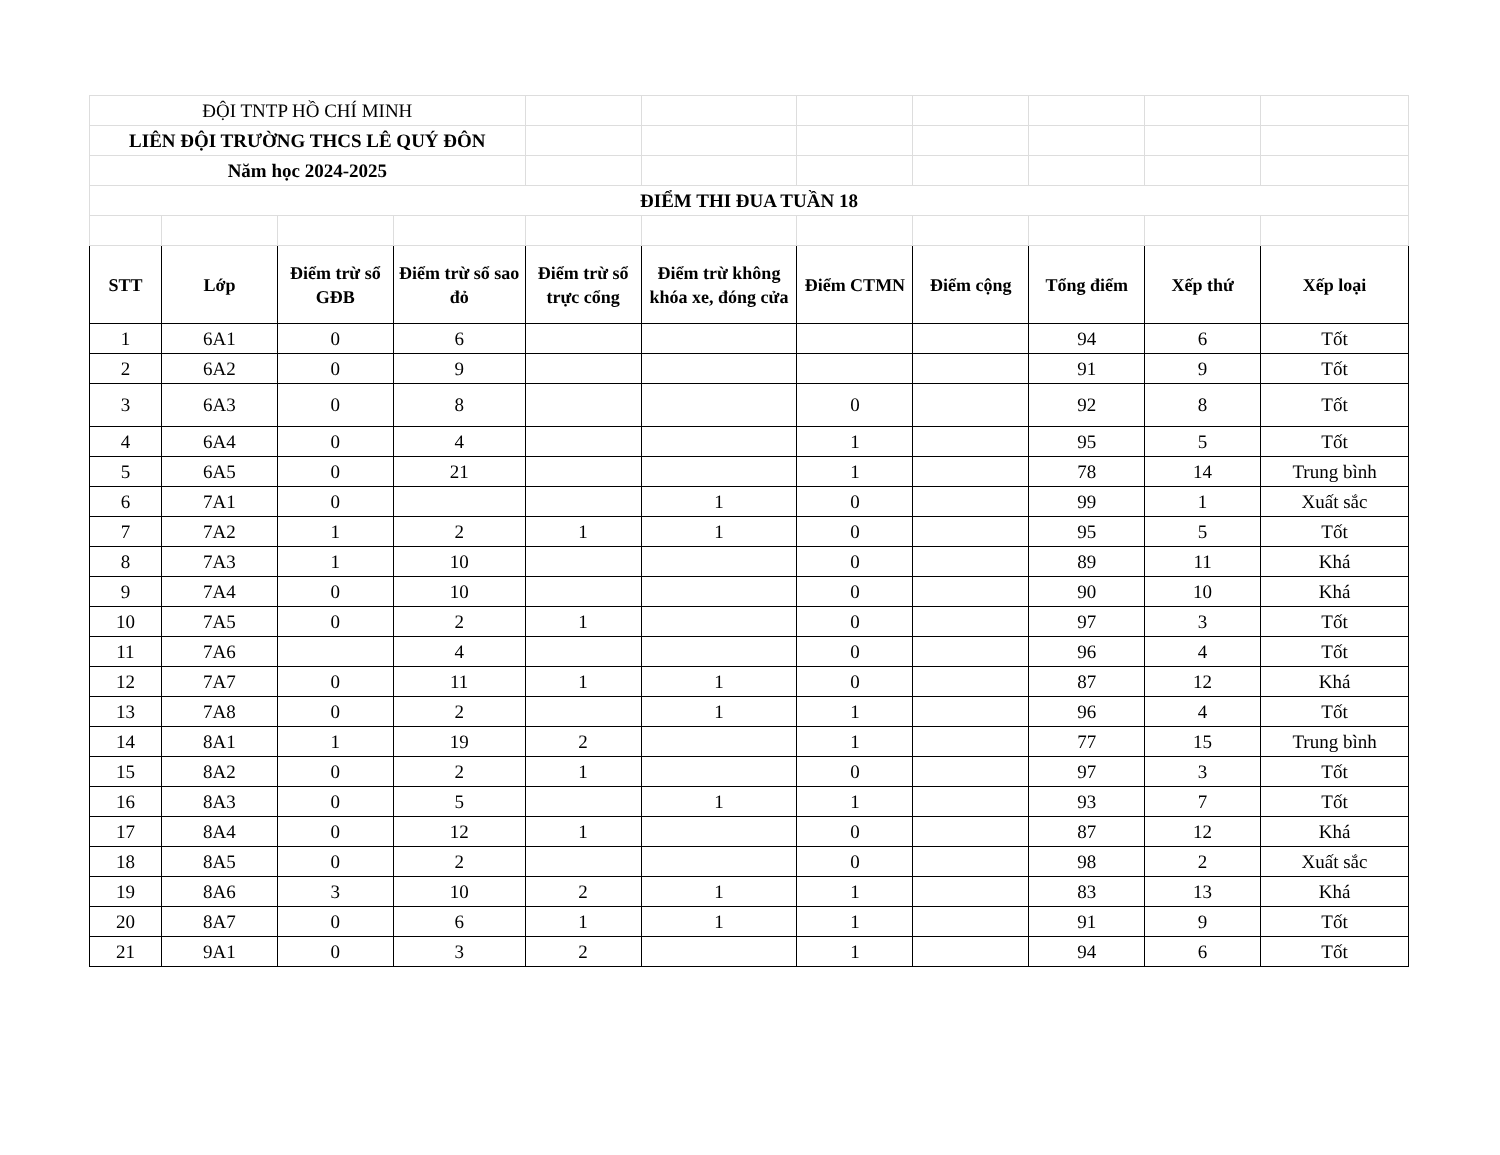| ĐỘI TNTP HỒ CHÍ MINH | | | | | | | | | | |
| LIÊN ĐỘI TRƯỜNG THCS LÊ QUÝ ĐÔN | | | | | | | | | | |
| Năm học 2024-2025 | | | | | | | | | | |
| ĐIỂM THI ĐUA TUẦN 18 | | | | | | | | | | |
| STT | Lớp | Điểm trừ sổ GĐB | Điểm trừ sổ sao đỏ | Điểm trừ sổ trực cổng | Điểm trừ không khóa xe, đóng cửa | Điểm CTMN | Điểm cộng | Tổng điểm | Xếp thứ | Xếp loại |
| 1 | 6A1 | 0 | 6 | | | | | 94 | 6 | Tốt |
| 2 | 6A2 | 0 | 9 | | | | | 91 | 9 | Tốt |
| 3 | 6A3 | 0 | 8 | | | 0 | | 92 | 8 | Tốt |
| 4 | 6A4 | 0 | 4 | | | 1 | | 95 | 5 | Tốt |
| 5 | 6A5 | 0 | 21 | | | 1 | | 78 | 14 | Trung bình |
| 6 | 7A1 | 0 | | | 1 | 0 | | 99 | 1 | Xuất sắc |
| 7 | 7A2 | 1 | 2 | 1 | 1 | 0 | | 95 | 5 | Tốt |
| 8 | 7A3 | 1 | 10 | | | 0 | | 89 | 11 | Khá |
| 9 | 7A4 | 0 | 10 | | | 0 | | 90 | 10 | Khá |
| 10 | 7A5 | 0 | 2 | 1 | | 0 | | 97 | 3 | Tốt |
| 11 | 7A6 | | 4 | | | 0 | | 96 | 4 | Tốt |
| 12 | 7A7 | 0 | 11 | 1 | 1 | 0 | | 87 | 12 | Khá |
| 13 | 7A8 | 0 | 2 | | 1 | 1 | | 96 | 4 | Tốt |
| 14 | 8A1 | 1 | 19 | 2 | | 1 | | 77 | 15 | Trung bình |
| 15 | 8A2 | 0 | 2 | 1 | | 0 | | 97 | 3 | Tốt |
| 16 | 8A3 | 0 | 5 | | 1 | 1 | | 93 | 7 | Tốt |
| 17 | 8A4 | 0 | 12 | 1 | | 0 | | 87 | 12 | Khá |
| 18 | 8A5 | 0 | 2 | | | 0 | | 98 | 2 | Xuất sắc |
| 19 | 8A6 | 3 | 10 | 2 | 1 | 1 | | 83 | 13 | Khá |
| 20 | 8A7 | 0 | 6 | 1 | 1 | 1 | | 91 | 9 | Tốt |
| 21 | 9A1 | 0 | 3 | 2 | | 1 | | 94 | 6 | Tốt |